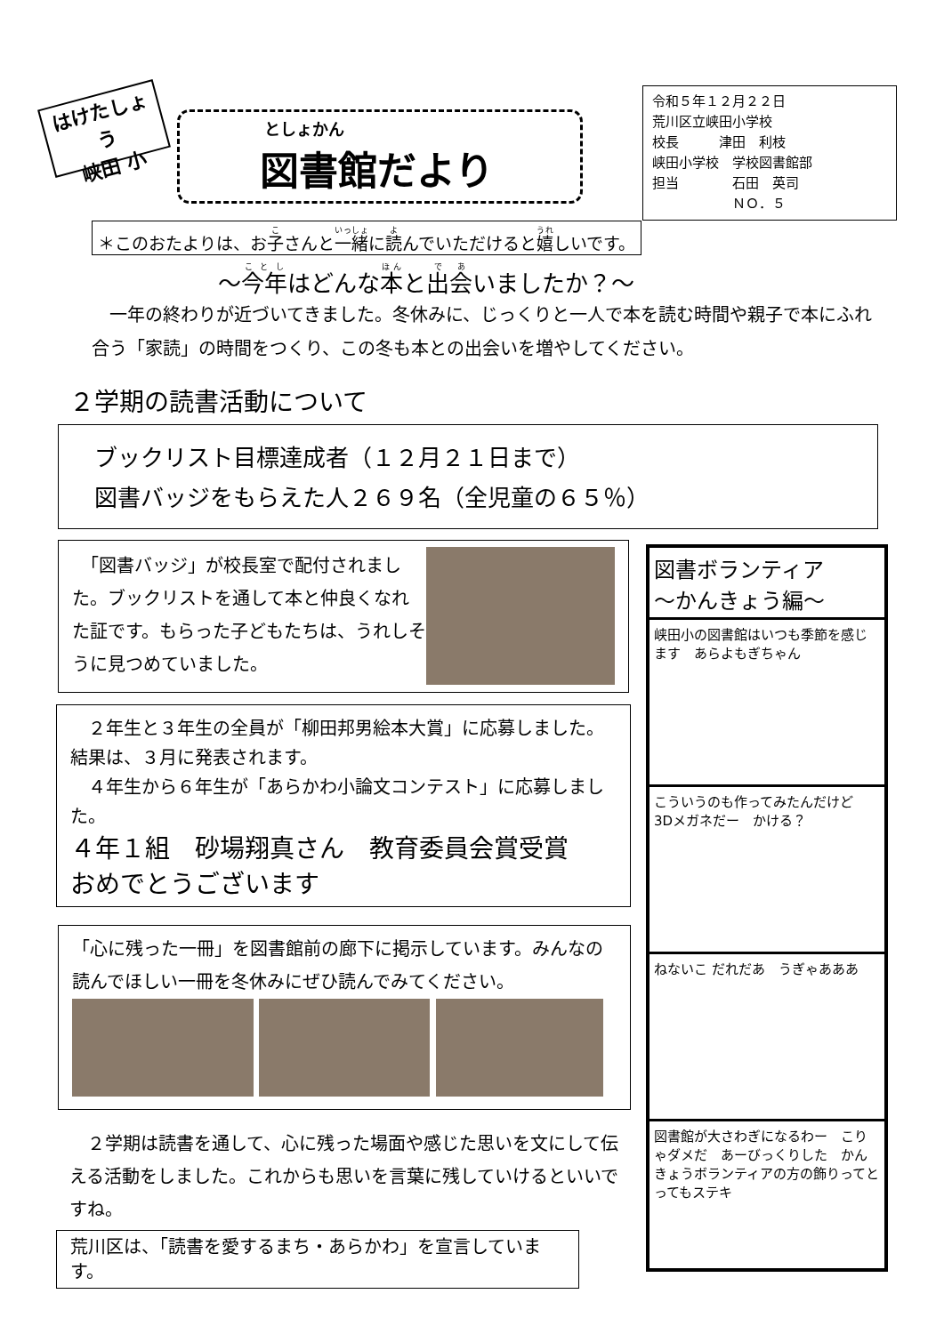はけたしょう
峡田 小
としょかん
図書館だより
令和５年１２月２２日
荒川区立峡田小学校
校長　　　津田　利枝
峡田小学校　学校図書館部
担当　　　　石田　英司
　　　　　　ＮＯ．５
＊このおたよりは、お子さんと一緒に読んでいただけると嬉しいです。
～今年はどんな本と出会いましたか？～
　一年の終わりが近づいてきました。冬休みに、じっくりと一人で本を読む時間や親子で本にふれ合う「家読」の時間をつくり、この冬も本との出会いを増やしてください。
２学期の読書活動について
ブックリスト目標達成者（１２月２１日まで）
図書バッジをもらえた人２６９名（全児童の６５％）
　「図書バッジ」が校長室で配付されました。ブックリストを通して本と仲良くなれた証です。もらった子どもたちは、うれしそうに見つめていました。
　２年生と３年生の全員が「柳田邦男絵本大賞」に応募しました。結果は、３月に発表されます。
　４年生から６年生が「あらかわ小論文コンテスト」に応募しました。
４年１組　砂場翔真さん　教育委員会賞受賞
おめでとうございます
「心に残った一冊」を図書館前の廊下に掲示しています。みんなの読んでほしい一冊を冬休みにぜひ読んでみてください。
　２学期は読書を通して、心に残った場面や感じた思いを文にして伝える活動をしました。これからも思いを言葉に残していけるといいですね。
荒川区は、「読書を愛するまち・あらかわ」を宣言しています。
図書ボランティア
～かんきょう編～
峡田小の図書館はいつも季節を感じます　あらよもぎちゃん
こういうのも作ってみたんだけど　3Dメガネだー　かける？
ねないこ だれだあ　うぎゃあああ
図書館が大さわぎになるわー　こりゃダメだ　あーびっくりした　かんきょうボランティアの方の飾りってとってもステキ